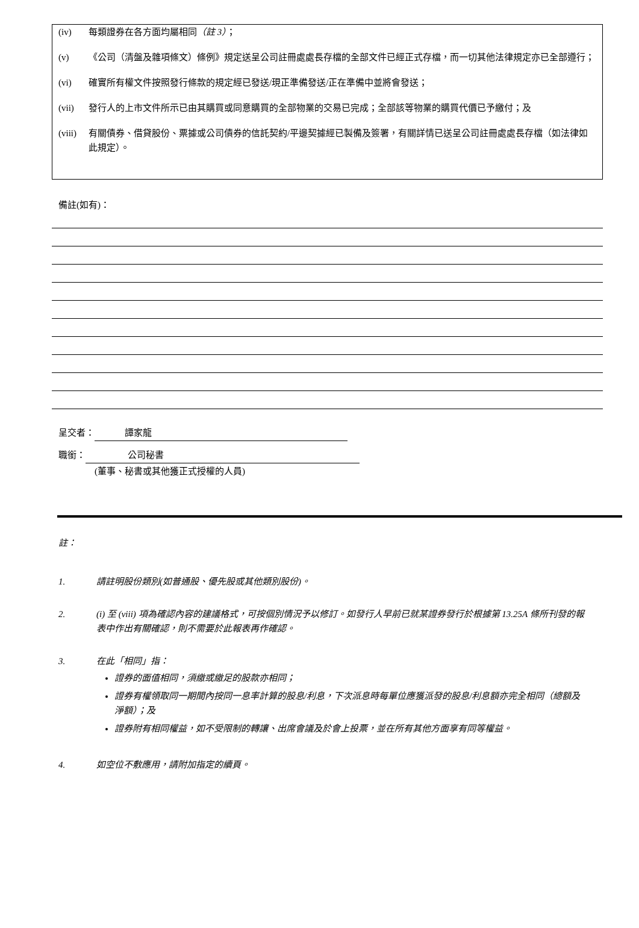(iv) 每類證券在各方面均屬相同（註 3）；
(v) 《公司（清盤及雜項條文）條例》規定送呈公司註冊處處長存檔的全部文件已經正式存檔，而一切其他法律規定亦已全部遵行；
(vi) 確實所有權文件按照發行條款的規定經已發送/現正準備發送/正在準備中並將會發送；
(vii) 發行人的上市文件所示已由其購買或同意購買的全部物業的交易已完成；全部該等物業的購買代價已予繳付；及
(viii) 有關債券、借貸股份、票據或公司債券的信託契約/平邊契據經已製備及簽署，有關詳情已送呈公司註冊處處長存檔（如法律如此規定）。
備註(如有)：
呈交者： 譚家龍
職銜： 公司秘書
(董事、秘書或其他獲正式授權的人員)
註：
1. 請註明股份類別(如普通股、優先股或其他類別股份)。
2. (i) 至 (viii) 項為確認內容的建議格式，可按個別情況予以修訂。如發行人早前已就某證券發行於根據第 13.25A 條所刊發的報表中作出有關確認，則不需要於此報表再作確認。
3. 在此「相同」指：
證券的面值相同，須繳或繳足的股款亦相同；
證券有權領取同一期間內按同一息率計算的股息/利息，下次派息時每單位應獲派發的股息/利息額亦完全相同（總額及淨額）；及
證券附有相同權益，如不受限制的轉讓、出席會議及於會上投票，並在所有其他方面享有同等權益。
4. 如空位不敷應用，請附加指定的續頁。